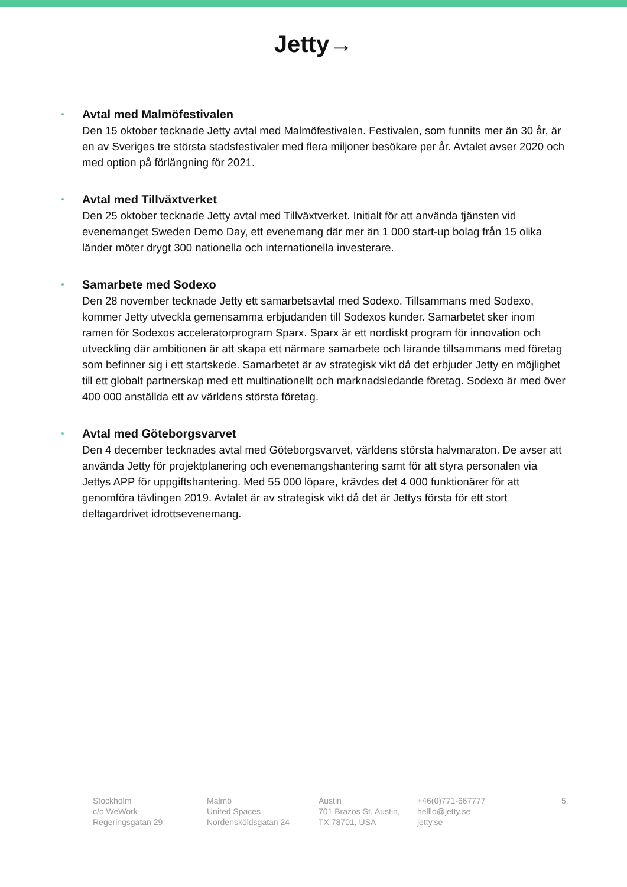Jetty→
Avtal med Malmöfestivalen
Den 15 oktober tecknade Jetty avtal med Malmöfestivalen. Festivalen, som funnits mer än 30 år, är en av Sveriges tre största stadsfestivaler med flera miljoner besökare per år. Avtalet avser 2020 och med option på förlängning för 2021.
Avtal med Tillväxtverket
Den 25 oktober tecknade Jetty avtal med Tillväxtverket. Initialt för att använda tjänsten vid evenemanget Sweden Demo Day, ett evenemang där mer än 1 000 start-up bolag från 15 olika länder möter drygt 300 nationella och internationella investerare.
Samarbete med Sodexo
Den 28 november tecknade Jetty ett samarbetsavtal med Sodexo. Tillsammans med Sodexo, kommer Jetty utveckla gemensamma erbjudanden till Sodexos kunder. Samarbetet sker inom ramen för Sodexos acceleratorprogram Sparx. Sparx är ett nordiskt program för innovation och utveckling där ambitionen är att skapa ett närmare samarbete och lärande tillsammans med företag som befinner sig i ett startskede. Samarbetet är av strategisk vikt då det erbjuder Jetty en möjlighet till ett globalt partnerskap med ett multinationellt och marknadsledande företag. Sodexo är med över 400 000 anställda ett av världens största företag.
Avtal med Göteborgsvarvet
Den 4 december tecknades avtal med Göteborgsvarvet, världens största halvmaraton. De avser att använda Jetty för projektplanering och evenemangshantering samt för att styra personalen via Jettys APP för uppgiftshantering. Med 55 000 löpare, krävdes det 4 000 funktionärer för att genomföra tävlingen 2019. Avtalet är av strategisk vikt då det är Jettys första för ett stort deltagardrivet idrottsevenemang.
Stockholm
c/o WeWork
Regeringsgatan 29
Malmö
United Spaces
Nordensköldsgatan 24
Austin
701 Brazos St, Austin,
TX 78701, USA
+46(0)771-667777
helllo@jetty.se
jetty.se
5